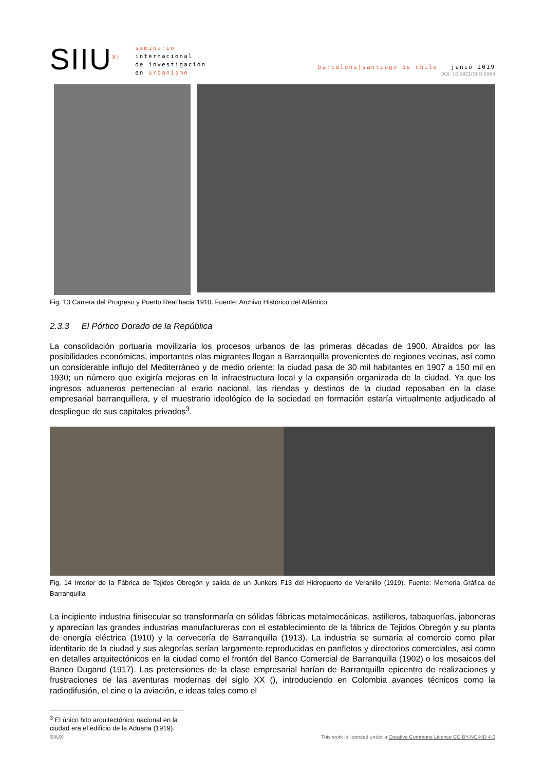SIIU<sup>XI</sup>
seminario
internacional
de investigación
en urbanismo
barcelona|santiago de chile junio 2019
DOI: 10.5821/SIIU.6964
Fig. 13 Carrera del Progreso y Puerto Real hacia 1910. Fuente: Archivo Histórico del Atlántico
2.3.3 El Pórtico Dorado de la República
La consolidación portuaria movilizaría los procesos urbanos de las primeras décadas de 1900. Atraídos por las posibilidades económicas, importantes olas migrantes llegan a Barranquilla provenientes de regiones vecinas, así como un considerable influjo del Mediterráneo y de medio oriente: la ciudad pasa de 30 mil habitantes en 1907 a 150 mil en 1930; un número que exigiría mejoras en la infraestructura local y la expansión organizada de la ciudad. Ya que los ingresos aduaneros pertenecían al erario nacional, las riendas y destinos de la ciudad reposaban en la clase empresarial barranquillera, y el muestrario ideológico de la sociedad en formación estaría virtualmente adjudicado al despliegue de sus capitales privados<sup>3</sup>.
Fig. 14 Interior de la Fábrica de Tejidos Obregón y salida de un Junkers F13 del Hidropuerto de Veranillo (1919). Fuente: Memoria Gráfica de Barranquilla
La incipiente industria finisecular se transformaría en sólidas fábricas metalmecánicas, astilleros, tabaquerías, jaboneras y aparecían las grandes industrias manufactureras con el establecimiento de la fábrica de Tejidos Obregón y su planta de energía eléctrica (1910) y la cervecería de Barranquilla (1913). La industria se sumaría al comercio como pilar identitario de la ciudad y sus alegorías serían largamente reproducidas en panfletos y directorios comerciales, así como en detalles arquitectónicos en la ciudad como el frontón del Banco Comercial de Barranquilla (1902) o los mosaicos del Banco Dugand (1917). Las pretensiones de la clase empresarial harían de Barranquilla epicentro de realizaciones y frustraciones de las aventuras modernas del siglo XX (), introduciendo en Colombia avances técnicos como la radiodifusión, el cine o la aviación, e ideas tales como el
<sup>3</sup> El único hito arquitectónico nacional en la ciudad era el edificio de la Aduana (1919).
SIIUXI This work is licensed under a Creative Commons License CC BY-NC-ND 4.0